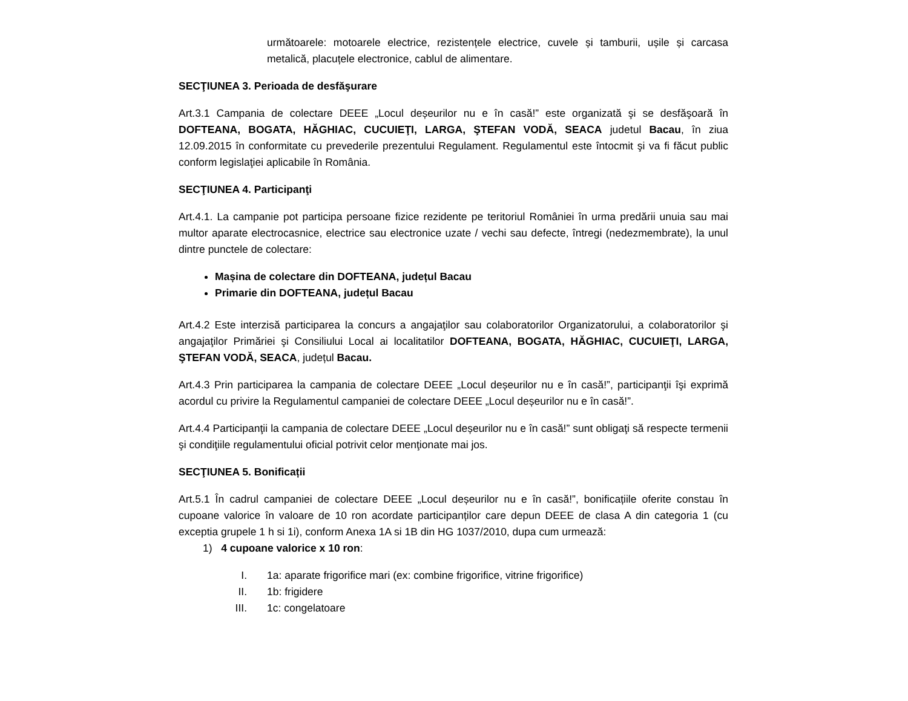următoarele: motoarele electrice, rezistențele electrice, cuvele și tamburii, ușile și carcasa metalică, placuțele electronice, cablul de alimentare.
SECŢIUNEA 3. Perioada de desfăşurare
Art.3.1 Campania de colectare DEEE „Locul deșeurilor nu e în casă!” este organizată şi se desfăşoară în DOFTEANA, BOGATA, HĂGHIAC, CUCUIEŢI, LARGA, ŞTEFAN VODĂ, SEACA judetul Bacau, în ziua 12.09.2015 în conformitate cu prevederile prezentului Regulament. Regulamentul este întocmit şi va fi făcut public conform legislaţiei aplicabile în România.
SECŢIUNEA 4. Participanţi
Art.4.1. La campanie pot participa persoane fizice rezidente pe teritoriul României în urma predării unuia sau mai multor aparate electrocasnice, electrice sau electronice uzate / vechi sau defecte, întregi (nedezmembrate), la unul dintre punctele de colectare:
Mașina de colectare din DOFTEANA, județul Bacau
Primarie din DOFTEANA, județul Bacau
Art.4.2 Este interzisă participarea la concurs a angajaţilor sau colaboratorilor Organizatorului, a colaboratorilor şi angajaţilor Primăriei şi Consiliului Local ai localitatilor DOFTEANA, BOGATA, HĂGHIAC, CUCUIEŢI, LARGA, ŞTEFAN VODĂ, SEACA, județul Bacau.
Art.4.3 Prin participarea la campania de colectare DEEE „Locul deșeurilor nu e în casă!”, participanţii îşi exprimă acordul cu privire la Regulamentul campaniei de colectare DEEE „Locul deșeurilor nu e în casă!”.
Art.4.4 Participanţii la campania de colectare DEEE „Locul deșeurilor nu e în casă!” sunt obligaţi să respecte termenii şi condiţiile regulamentului oficial potrivit celor menţionate mai jos.
SECŢIUNEA 5. Bonificații
Art.5.1 În cadrul campaniei de colectare DEEE „Locul deșeurilor nu e în casă!”, bonificațiile oferite constau în cupoane valorice în valoare de 10 ron acordate participanților care depun DEEE de clasa A din categoria 1 (cu exceptia grupele 1 h si 1i), conform Anexa 1A si 1B din HG 1037/2010, dupa cum urmează:
1) 4 cupoane valorice x 10 ron:
I. 1a: aparate frigorifice mari (ex: combine frigorifice, vitrine frigorifice)
II. 1b: frigidere
III. 1c: congelatoare